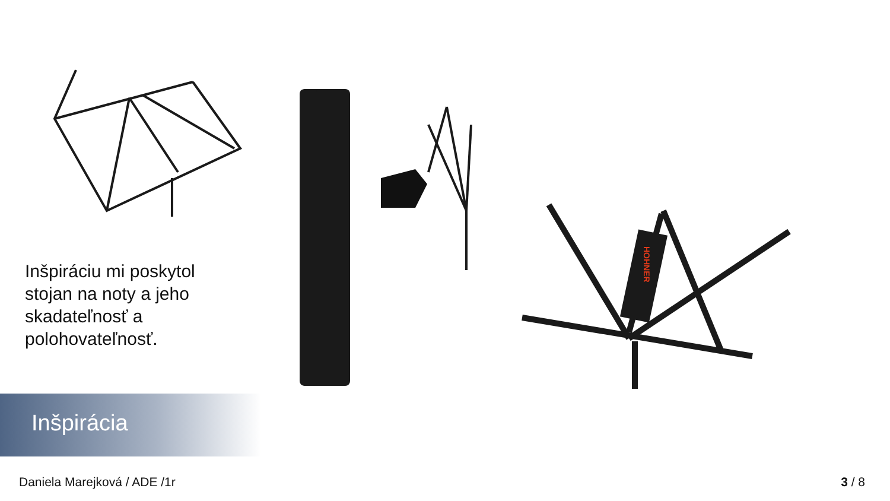HOHNER
Inšpiráciu mi poskytol stojan na noty a jeho skadateľnosť a polohovateľnosť.
Inšpirácia
Daniela Marejková / ADE /1r 3 / 8